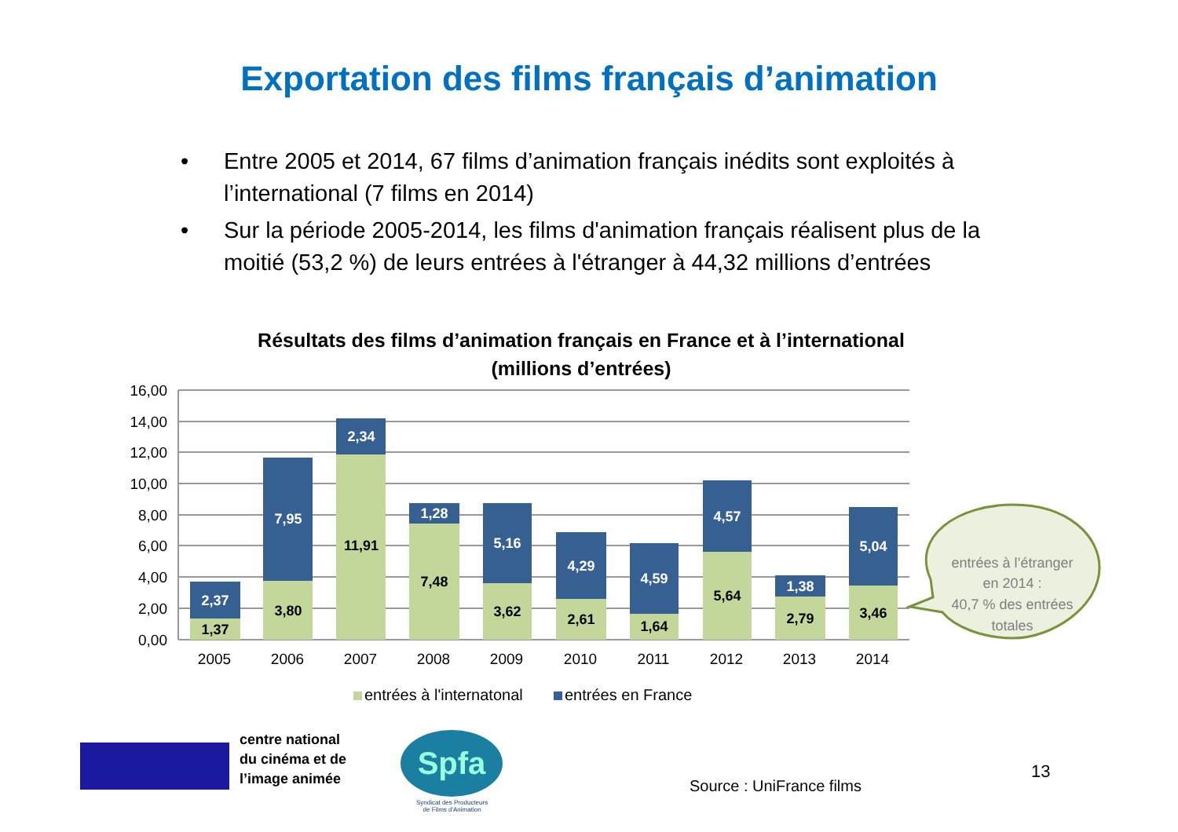Exportation des films français d’animation
• Entre 2005 et 2014, 67 films d’animation français inédits sont exploités à l’international (7 films en 2014)
• Sur la période 2005-2014, les films d'animation français réalisent plus de la moitié (53,2 %) de leurs entrées à l'étranger à 44,32 millions d’entrées
Résultats des films d’animation français en France et à l’international
(millions d’entrées)
16,00
14,00
12,00
10,00
8,00
6,00
4,00
2,00
0,00
1,37
2,37
3,80
7,95
11,91
2,34
7,48
1,28
3,62
5,16
2,61
4,29
1,64
4,59
5,64
4,57
2,79
1,38
3,46
5,04
2005
2006
2007
2008
2009
2010
2011
2012
2013
2014
entrées à l'internatonal
entrées en France
entrées à l’étranger
en 2014 :
40,7 % des entrées
totales
centre national
du cinéma et de
l’image animée
Spfa
Syndicat des Producteurs
de Films d'Animation
Source : UniFrance films
13